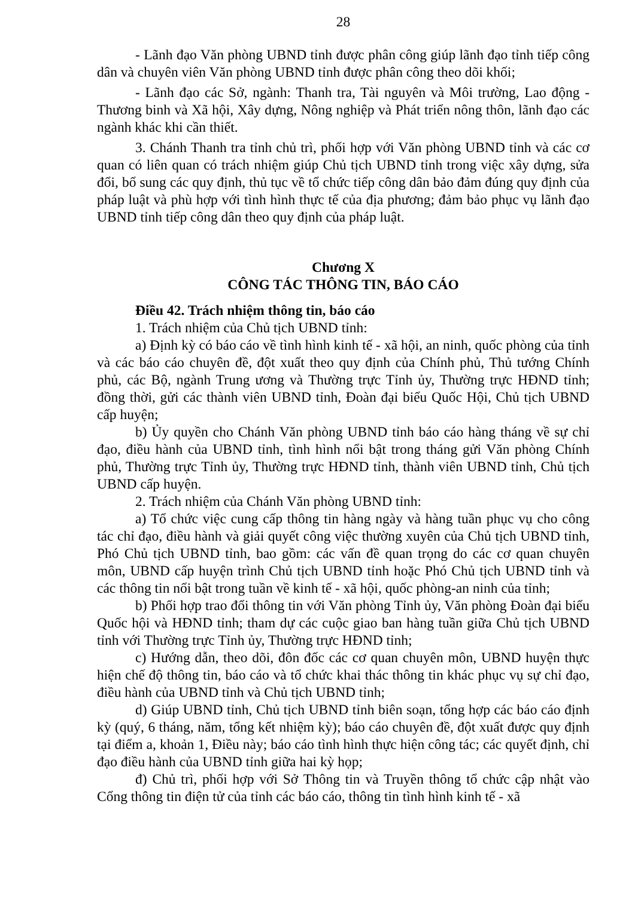28
- Lãnh đạo Văn phòng UBND tỉnh được phân công giúp lãnh đạo tỉnh tiếp công dân và chuyên viên Văn phòng UBND tỉnh được phân công theo dõi khối;
- Lãnh đạo các Sở, ngành: Thanh tra, Tài nguyên và Môi trường, Lao động - Thương binh và Xã hội, Xây dựng, Nông nghiệp và Phát triển nông thôn, lãnh đạo các ngành khác khi cần thiết.
3. Chánh Thanh tra tỉnh chủ trì, phối hợp với Văn phòng UBND tỉnh và các cơ quan có liên quan có trách nhiệm giúp Chủ tịch UBND tỉnh trong việc xây dựng, sửa đổi, bổ sung các quy định, thủ tục về tổ chức tiếp công dân bảo đảm đúng quy định của pháp luật và phù hợp với tình hình thực tế của địa phương; đảm bảo phục vụ lãnh đạo UBND tỉnh tiếp công dân theo quy định của pháp luật.
Chương X
CÔNG TÁC THÔNG TIN, BÁO CÁO
Điều 42. Trách nhiệm thông tin, báo cáo
1. Trách nhiệm của Chủ tịch UBND tỉnh:
a) Định kỳ có báo cáo về tình hình kinh tế - xã hội, an ninh, quốc phòng của tỉnh và các báo cáo chuyên đề, đột xuất theo quy định của Chính phủ, Thủ tướng Chính phủ, các Bộ, ngành Trung ương và Thường trực Tỉnh ủy, Thường trực HĐND tỉnh; đồng thời, gửi các thành viên UBND tỉnh, Đoàn đại biểu Quốc Hội, Chủ tịch UBND cấp huyện;
b) Ủy quyền cho Chánh Văn phòng UBND tỉnh báo cáo hàng tháng về sự chỉ đạo, điều hành của UBND tỉnh, tình hình nổi bật trong tháng gửi Văn phòng Chính phủ, Thường trực Tỉnh ủy, Thường trực HĐND tỉnh, thành viên UBND tỉnh, Chủ tịch UBND cấp huyện.
2. Trách nhiệm của Chánh Văn phòng UBND tỉnh:
a) Tổ chức việc cung cấp thông tin hàng ngày và hàng tuần phục vụ cho công tác chỉ đạo, điều hành và giải quyết công việc thường xuyên của Chủ tịch UBND tỉnh, Phó Chủ tịch UBND tỉnh, bao gồm: các vấn đề quan trọng do các cơ quan chuyên môn, UBND cấp huyện trình Chủ tịch UBND tỉnh hoặc Phó Chủ tịch UBND tỉnh và các thông tin nổi bật trong tuần về kinh tế - xã hội, quốc phòng-an ninh của tỉnh;
b) Phối hợp trao đổi thông tin với Văn phòng Tỉnh ủy, Văn phòng Đoàn đại biểu Quốc hội và HĐND tỉnh; tham dự các cuộc giao ban hàng tuần giữa Chủ tịch UBND tỉnh với Thường trực Tỉnh ủy, Thường trực HĐND tỉnh;
c) Hướng dẫn, theo dõi, đôn đốc các cơ quan chuyên môn, UBND huyện thực hiện chế độ thông tin, báo cáo và tổ chức khai thác thông tin khác phục vụ sự chỉ đạo, điều hành của UBND tỉnh và Chủ tịch UBND tỉnh;
d) Giúp UBND tỉnh, Chủ tịch UBND tỉnh biên soạn, tổng hợp các báo cáo định kỳ (quý, 6 tháng, năm, tổng kết nhiệm kỳ); báo cáo chuyên đề, đột xuất được quy định tại điểm a, khoản 1, Điều này; báo cáo tình hình thực hiện công tác; các quyết định, chỉ đạo điều hành của UBND tỉnh giữa hai kỳ họp;
đ) Chủ trì, phối hợp với Sở Thông tin và Truyền thông tổ chức cập nhật vào Cổng thông tin điện tử của tỉnh các báo cáo, thông tin tình hình kinh tế - xã